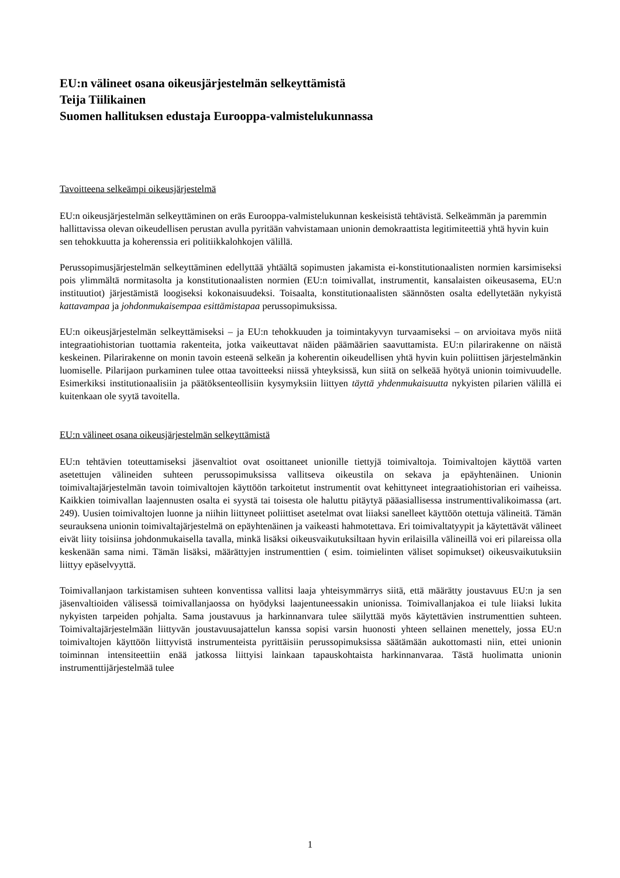EU:n välineet osana oikeusjärjestelmän selkeyttämistä
Teija Tiilikainen
Suomen hallituksen edustaja Eurooppa-valmistelukunnassa
Tavoitteena selkeämpi oikeusjärjestelmä
EU:n oikeusjärjestelmän selkeyttäminen on eräs Eurooppa-valmistelukunnan keskeisistä tehtävistä. Selkeämmän ja paremmin hallittavissa olevan oikeudellisen perustan avulla pyritään vahvistamaan unionin demokraattista legitimiteettiä yhtä hyvin kuin sen tehokkuutta ja koherenssia eri politiikkalohkojen välillä.
Perussopimusjärjestelmän selkeyttäminen edellyttää yhtäältä sopimusten jakamista ei-konstitutionaalisten normien karsimiseksi pois ylimmältä normitasolta ja konstitutionaalisten normien (EU:n toimivallat, instrumentit, kansalaisten oikeusasema, EU:n instituutiot) järjestämistä loogiseksi kokonaisuudeksi. Toisaalta, konstitutionaalisten säännösten osalta edellytetään nykyistä kattavampaa ja johdonmukaisempaa esittämistapaa perussopimuksissa.
EU:n oikeusjärjestelmän selkeyttämiseksi – ja EU:n tehokkuuden ja toimintakyvyn turvaamiseksi – on arvioitava myös niitä integraatiohistorian tuottamia rakenteita, jotka vaikeuttavat näiden päämäärien saavuttamista. EU:n pilarirakenne on näistä keskeinen. Pilarirakenne on monin tavoin esteenä selkeän ja koherentin oikeudellisen yhtä hyvin kuin poliittisen järjestelmänkin luomiselle. Pilarijaon purkaminen tulee ottaa tavoitteeksi niissä yhteyksissä, kun siitä on selkeää hyötyä unionin toimivuudelle. Esimerkiksi institutionaalisiin ja päätöksenteollisiin kysymyksiin liittyen täyttä yhdenmukaisuutta nykyisten pilarien välillä ei kuitenkaan ole syytä tavoitella.
EU:n välineet osana oikeusjärjestelmän selkeyttämistä
EU:n tehtävien toteuttamiseksi jäsenvaltiot ovat osoittaneet unionille tiettyjä toimivaltoja. Toimivaltojen käyttöä varten asetettujen välineiden suhteen perussopimuksissa vallitseva oikeustila on sekava ja epäyhtenäinen. Unionin toimivaltajärjestelmän tavoin toimivaltojen käyttöön tarkoitetut instrumentit ovat kehittyneet integraatiohistorian eri vaiheissa. Kaikkien toimivallan laajennusten osalta ei syystä tai toisesta ole haluttu pitäytyä pääasiallisessa instrumenttivalikoimassa (art. 249). Uusien toimivaltojen luonne ja niihin liittyneet poliittiset asetelmat ovat liiaksi sanelleet käyttöön otettuja välineitä. Tämän seurauksena unionin toimivaltajärjestelmä on epäyhtenäinen ja vaikeasti hahmotettava. Eri toimivaltatyypit ja käytettävät välineet eivät liity toisiinsa johdonmukaisella tavalla, minkä lisäksi oikeusvaikutuksiltaan hyvin erilaisilla välineillä voi eri pilareissa olla keskenään sama nimi. Tämän lisäksi, määrättyjen instrumenttien ( esim. toimielinten väliset sopimukset) oikeusvaikutuksiin liittyy epäselvyyttä.
Toimivallanjaon tarkistamisen suhteen konventissa vallitsi laaja yhteisymmärrys siitä, että määrätty joustavuus EU:n ja sen jäsenvaltioiden välisessä toimivallanjaossa on hyödyksi laajentuneessakin unionissa. Toimivallanjakoa ei tule liiaksi lukita nykyisten tarpeiden pohjalta. Sama joustavuus ja harkinnanvara tulee säilyttää myös käytettävien instrumenttien suhteen. Toimivaltajärjestelmään liittyvän joustavuusajattelun kanssa sopisi varsin huonosti yhteen sellainen menettely, jossa EU:n toimivaltojen käyttöön liittyvistä instrumenteista pyrittäisiin perussopimuksissa säätämään aukottomasti niin, ettei unionin toiminnan intensiteettiin enää jatkossa liittyisi lainkaan tapauskohtaista harkinnanvaraa. Tästä huolimatta unionin instrumenttijärjestelmää tulee
1